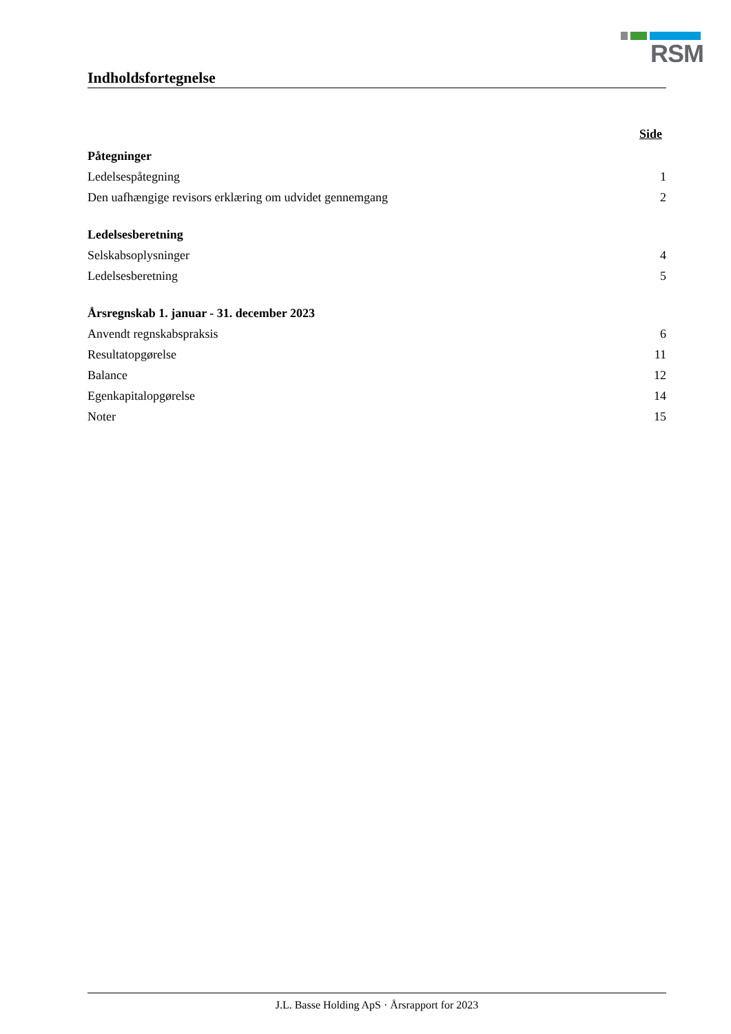RSM
Indholdsfortegnelse
Side
Påtegninger
Ledelsespåtegning 1
Den uafhængige revisors erklæring om udvidet gennemgang 2
Ledelsesberetning
Selskabsoplysninger 4
Ledelsesberetning 5
Årsregnskab 1. januar - 31. december 2023
Anvendt regnskabspraksis 6
Resultatopgørelse 11
Balance 12
Egenkapitalopgørelse 14
Noter 15
J.L. Basse Holding ApS · Årsrapport for 2023